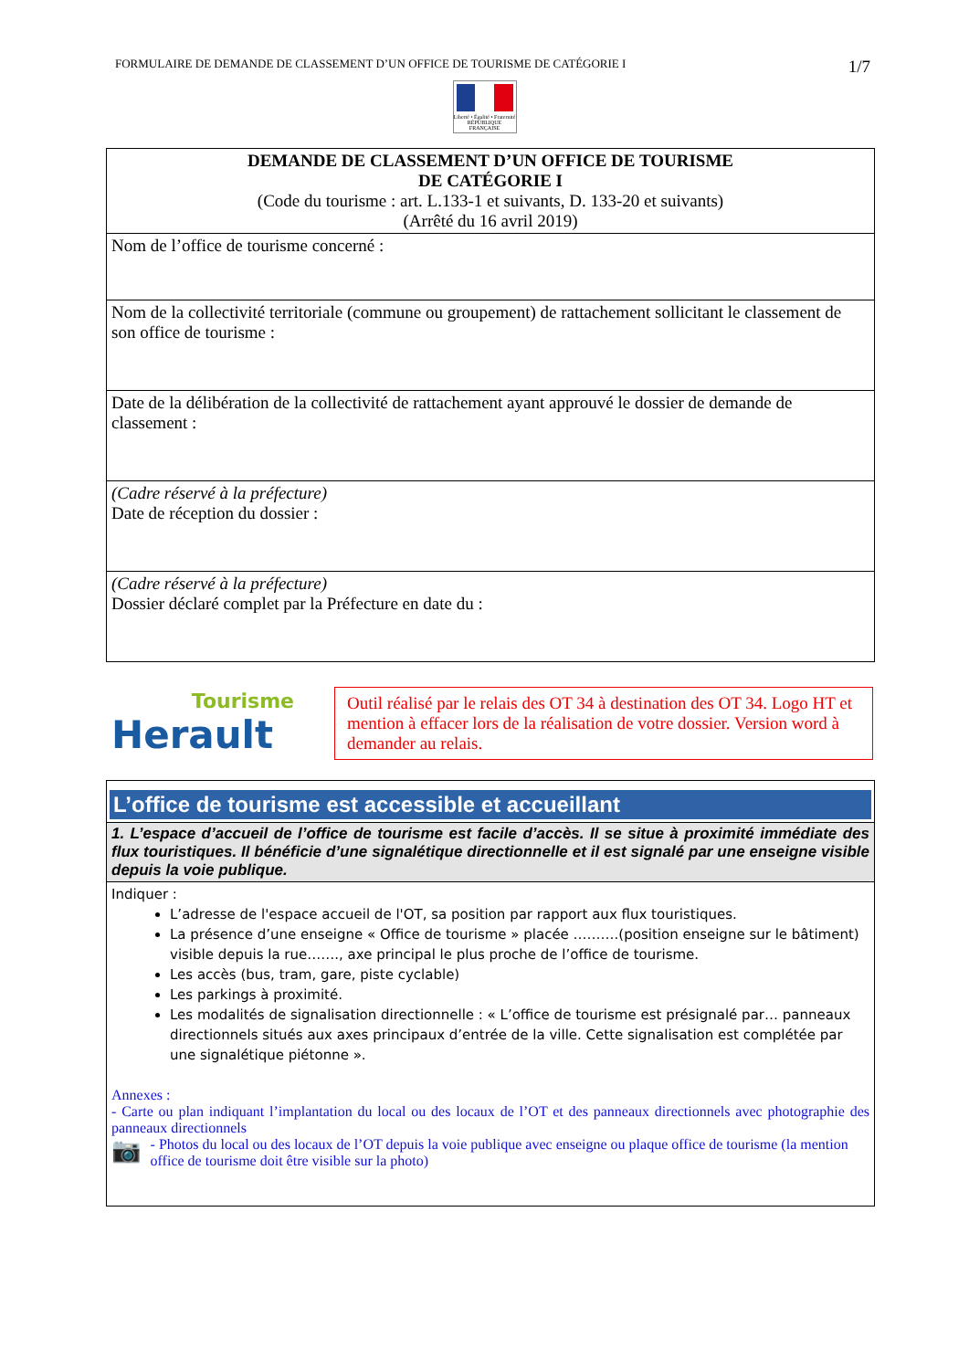FORMULAIRE DE DEMANDE DE CLASSEMENT D’UN OFFICE DE TOURISME DE CATÉGORIE I 1/7
Liberté • Égalité • Fraternité
RÉPUBLIQUE FRANÇAISE
| DEMANDE DE CLASSEMENT D’UN OFFICE DE TOURISME DE CATÉGORIE I (Code du tourisme : art. L.133-1 et suivants, D. 133-20 et suivants) (Arrêté du 16 avril 2019) |
| Nom de l’office de tourisme concerné : |
| Nom de la collectivité territoriale (commune ou groupement) de rattachement sollicitant le classement de son office de tourisme : |
| Date de la délibération de la collectivité de rattachement ayant approuvé le dossier de demande de classement : |
| (Cadre réservé à la préfecture) Date de réception du dossier : |
| (Cadre réservé à la préfecture) Dossier déclaré complet par la Préfecture en date du : |
Tourisme
Herault
Outil réalisé par le relais des OT 34 à destination des OT 34. Logo HT et mention à effacer lors de la réalisation de votre dossier. Version word à demander au relais.
| L’office de tourisme est accessible et accueillant |
| 1. L’espace d’accueil de l’office de tourisme est facile d’accès. Il se situe à proximité immédiate des flux touristiques. Il bénéficie d’une signalétique directionnelle et il est signalé par une enseigne visible depuis la voie publique. |
| Indiquer : L’adresse de l'espace accueil de l'OT, sa position par rapport aux flux touristiques. La présence d’une enseigne « Office de tourisme » placée ……….(position enseigne sur le bâtiment) visible depuis la rue……., axe principal le plus proche de l’office de tourisme. Les accès (bus, tram, gare, piste cyclable) Les parkings à proximité. Les modalités de signalisation directionnelle : « L’office de tourisme est présignalé par… panneaux directionnels situés aux axes principaux d’entrée de la ville. Cette signalisation est complétée par une signalétique piétonne ». Annexes : - Carte ou plan indiquant l’implantation du local ou des locaux de l’OT et des panneaux directionnels avec photographie des panneaux directionnels 📷 - Photos du local ou des locaux de l’OT depuis la voie publique avec enseigne ou plaque office de tourisme (la mention office de tourisme doit être visible sur la photo) |